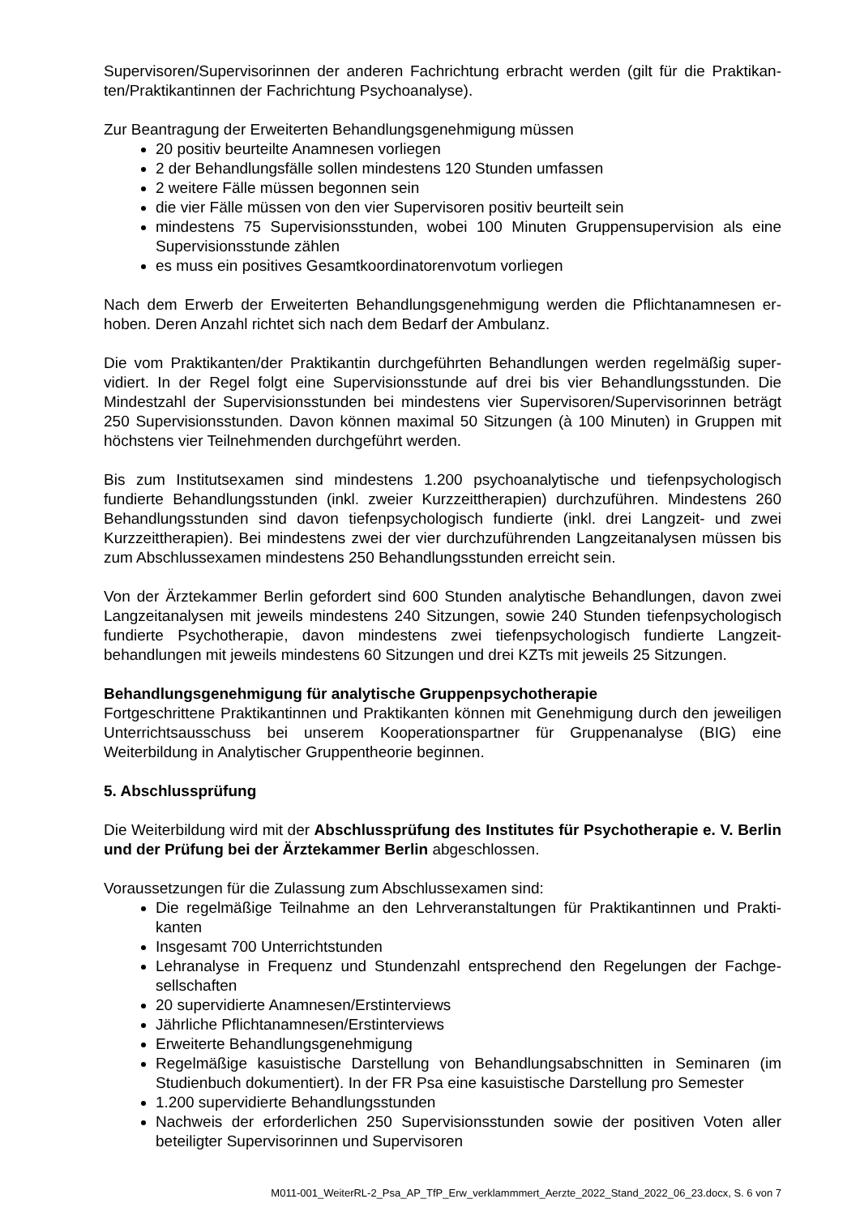Supervisoren/Supervisorinnen der anderen Fachrichtung erbracht werden (gilt für die Praktikan­ten/Praktikantinnen der Fachrichtung Psychoanalyse).
Zur Beantragung der Erweiterten Behandlungsgenehmigung müssen
20 positiv beurteilte Anamnesen vorliegen
2 der Behandlungsfälle sollen mindestens 120 Stunden umfassen
2 weitere Fälle müssen begonnen sein
die vier Fälle müssen von den vier Supervisoren positiv beurteilt sein
mindestens 75 Supervisionsstunden, wobei 100 Minuten Gruppensupervision als eine Supervisionsstunde zählen
es muss ein positives Gesamtkoordinatorenvotum vorliegen
Nach dem Erwerb der Erweiterten Behandlungsgenehmigung werden die Pflichtanamnesen er­hoben. Deren Anzahl richtet sich nach dem Bedarf der Ambulanz.
Die vom Praktikanten/der Praktikantin durchgeführten Behandlungen werden regelmäßig super­vidiert. In der Regel folgt eine Supervisionsstunde auf drei bis vier Behandlungsstunden. Die Mindestzahl der Supervisionsstunden bei mindestens vier Supervisoren/Supervisorinnen be­trägt 250 Supervisionsstunden. Davon können maximal 50 Sitzungen (à 100 Minuten) in Grup­pen mit höchstens vier Teilnehmenden durchgeführt werden.
Bis zum Institutsexamen sind mindestens 1.200 psychoanalytische und tiefenpsychologisch fundierte Behandlungsstunden (inkl. zweier Kurzzeittherapien) durchzuführen. Mindestens 260 Behandlungsstunden sind davon tiefenpsychologisch fundierte (inkl. drei Langzeit- und zwei Kurzzeittherapien). Bei mindestens zwei der vier durchzuführenden Langzeitanalysen müssen bis zum Abschlussexamen mindestens 250 Behandlungsstunden erreicht sein.
Von der Ärztekammer Berlin gefordert sind 600 Stunden analytische Behandlungen, davon zwei Langzeitanalysen mit jeweils mindestens 240 Sitzungen, sowie 240 Stunden tiefenpsycholo­gisch fundierte Psychotherapie, davon mindestens zwei tiefenpsychologisch fundierte Langzeit­behandlungen mit jeweils mindestens 60 Sitzungen und drei KZTs mit jeweils 25 Sitzungen.
Behandlungsgenehmigung für analytische Gruppenpsychotherapie
Fortgeschrittene Praktikantinnen und Praktikanten können mit Genehmigung durch den jeweili­gen Unterrichtsausschuss bei unserem Kooperationspartner für Gruppenanalyse (BIG) eine Weiterbildung in Analytischer Gruppentheorie beginnen.
5. Abschlussprüfung
Die Weiterbildung wird mit der Abschlussprüfung des Institutes für Psychotherapie e. V. Berlin und der Prüfung bei der Ärztekammer Berlin abgeschlossen.
Voraussetzungen für die Zulassung zum Abschlussexamen sind:
Die regelmäßige Teilnahme an den Lehrveranstaltungen für Praktikantinnen und Prakti­kanten
Insgesamt 700 Unterrichtstunden
Lehranalyse in Frequenz und Stundenzahl entsprechend den Regelungen der Fachge­sellschaften
20 supervidierte Anamnesen/Erstinterviews
Jährliche Pflichtanamnesen/Erstinterviews
Erweiterte Behandlungsgenehmigung
Regelmäßige kasuistische Darstellung von Behandlungsabschnitten in Seminaren (im Studienbuch dokumentiert). In der FR Psa eine kasuistische Darstellung pro Semester
1.200 supervidierte Behandlungsstunden
Nachweis der erforderlichen 250 Supervisionsstunden sowie der positiven Voten aller beteiligter Supervisorinnen und Supervisoren
M011-001_WeiterRL-2_Psa_AP_TfP_Erw_verklammmert_Aerzte_2022_Stand_2022_06_23.docx, S. 6 von 7